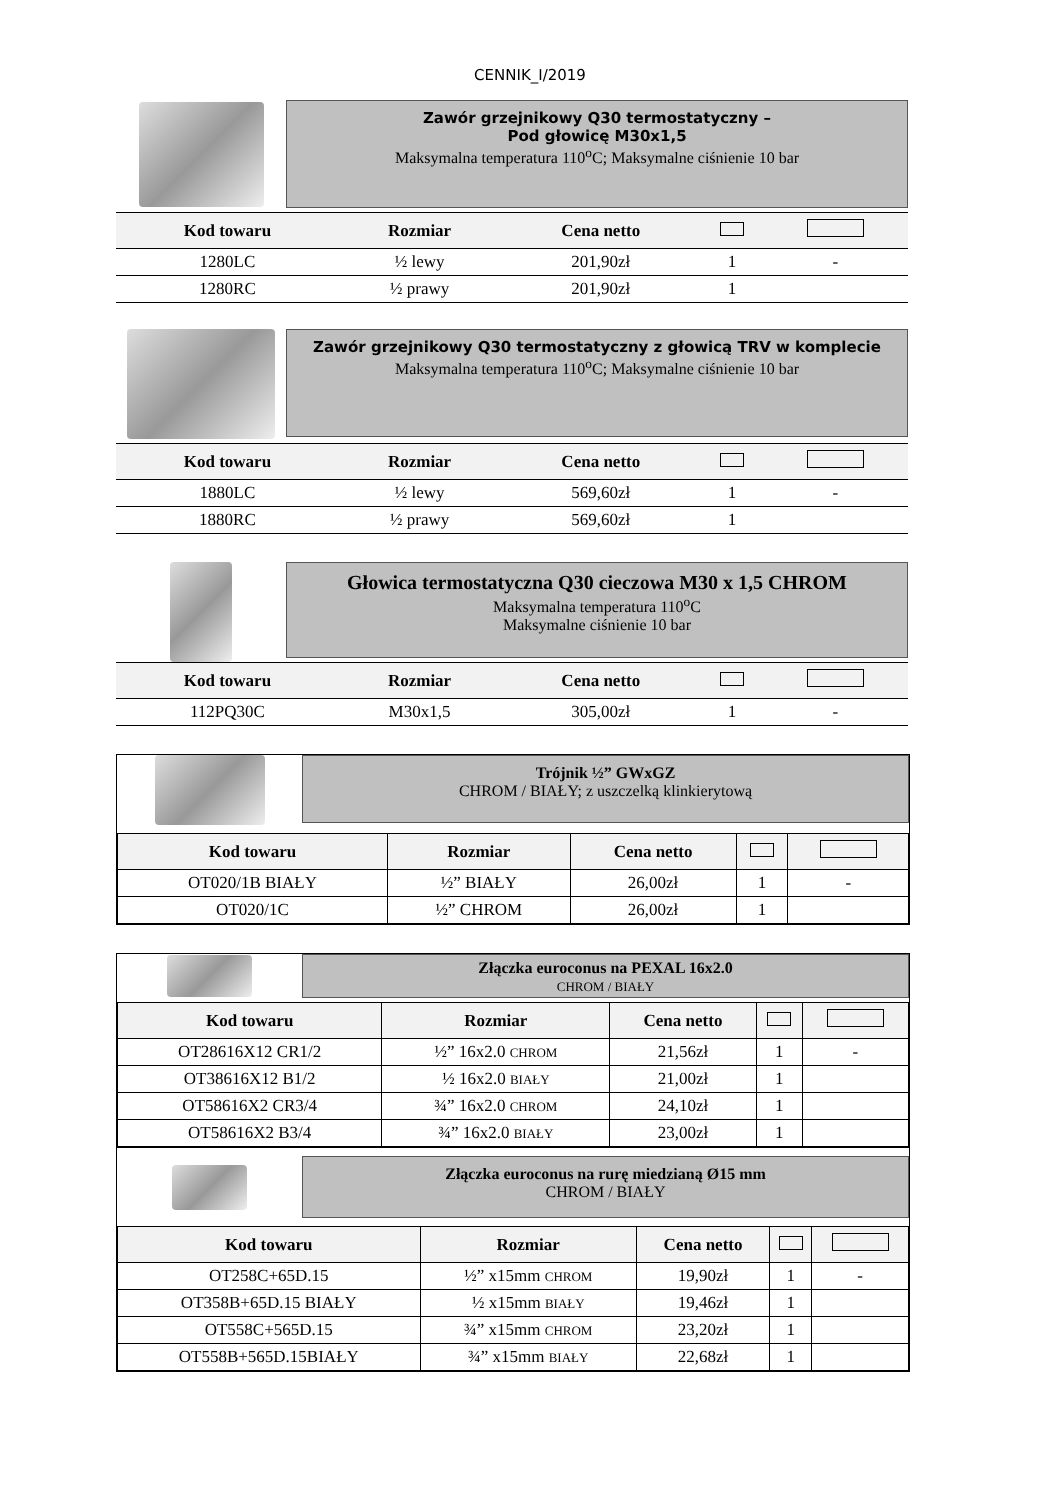CENNIK_I/2019
Zawór grzejnikowy Q30 termostatyczny –
Pod głowicę M30x1,5
Maksymalna temperatura 110<sup>o</sup>C; Maksymalne ciśnienie 10 bar
| Kod towaru | Rozmiar | Cena netto | | |
| --- | --- | --- | --- | --- |
| 1280LC | ½ lewy | 201,90zł | 1 | - |
| 1280RC | ½ prawy | 201,90zł | 1 | |
Zawór grzejnikowy Q30 termostatyczny z głowicą TRV w komplecie
Maksymalna temperatura 110<sup>o</sup>C; Maksymalne ciśnienie 10 bar
| Kod towaru | Rozmiar | Cena netto | | |
| --- | --- | --- | --- | --- |
| 1880LC | ½ lewy | 569,60zł | 1 | - |
| 1880RC | ½ prawy | 569,60zł | 1 | |
Głowica termostatyczna Q30 cieczowa M30 x 1,5 CHROM
Maksymalna temperatura 110<sup>o</sup>C
Maksymalne ciśnienie 10 bar
| Kod towaru | Rozmiar | Cena netto | | |
| --- | --- | --- | --- | --- |
| 112PQ30C | M30x1,5 | 305,00zł | 1 | - |
Trójnik ½” GWxGZ
CHROM / BIAŁY; z uszczelką klinkierytową
| Kod towaru | Rozmiar | Cena netto | | |
| --- | --- | --- | --- | --- |
| OT020/1B BIAŁY | ½” BIAŁY | 26,00zł | 1 | - |
| OT020/1C | ½” CHROM | 26,00zł | 1 | |
Złączka euroconus na PEXAL 16x2.0
CHROM / BIAŁY
| Kod towaru | Rozmiar | Cena netto | | |
| --- | --- | --- | --- | --- |
| OT28616X12 CR1/2 | ½” 16x2.0 CHROM | 21,56zł | 1 | - |
| OT38616X12 B1/2 | ½ 16x2.0 BIAŁY | 21,00zł | 1 | |
| OT58616X2 CR3/4 | ¾” 16x2.0 CHROM | 24,10zł | 1 | |
| OT58616X2 B3/4 | ¾” 16x2.0 BIAŁY | 23,00zł | 1 | |
Złączka euroconus na rurę miedzianą Ø15 mm
CHROM / BIAŁY
| Kod towaru | Rozmiar | Cena netto | | |
| --- | --- | --- | --- | --- |
| OT258C+65D.15 | ½” x15mm CHROM | 19,90zł | 1 | - |
| OT358B+65D.15 BIAŁY | ½ x15mm BIAŁY | 19,46zł | 1 | |
| OT558C+565D.15 | ¾” x15mm CHROM | 23,20zł | 1 | |
| OT558B+565D.15BIAŁY | ¾” x15mm BIAŁY | 22,68zł | 1 | |